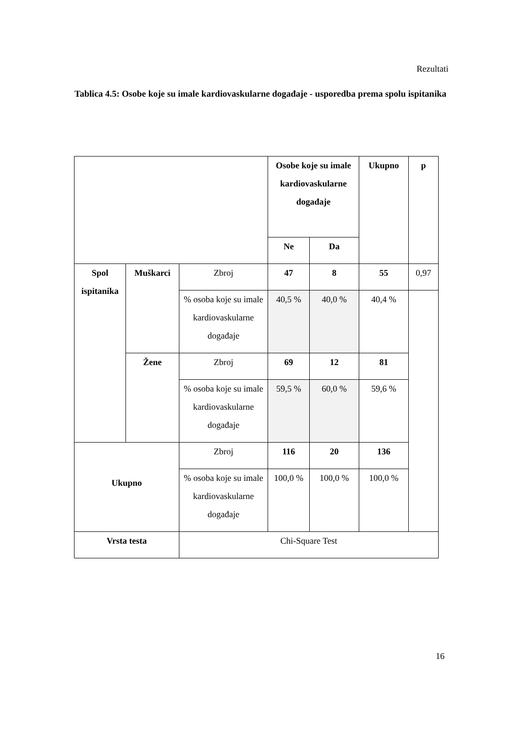Rezultati
Tablica 4.5: Osobe koje su imale kardiovaskularne događaje - usporedba prema spolu ispitanika
| | | | Osobe koje su imale kardiovaskularne događaje | | Ukupno | p |
| | | | Ne | Da | | |
| Spol ispitanika | Muškarci | Zbroj | 47 | 8 | 55 | 0,97 |
| | | % osoba koje su imale kardiovaskularne događaje | 40,5 % | 40,0 % | 40,4 % | |
| | Žene | Zbroj | 69 | 12 | 81 | |
| | | % osoba koje su imale kardiovaskularne događaje | 59,5 % | 60,0 % | 59,6 % | |
| Ukupno | | Zbroj | 116 | 20 | 136 | |
| | | % osoba koje su imale kardiovaskularne događaje | 100,0 % | 100,0 % | 100,0 % | |
| Vrsta testa | | Chi-Square Test | | | | |
16